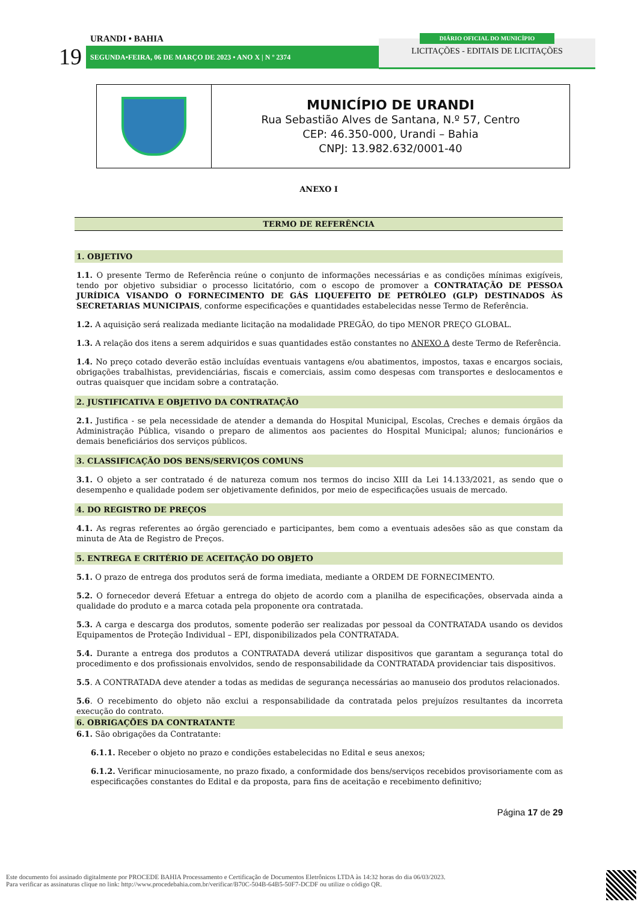URANDI • BAHIA
19 SEGUNDA•FEIRA, 06 DE MARÇO DE 2023 • ANO X | N º 2374
LICITAÇÕES - EDITAIS DE LICITAÇÕES
DIÁRIO OFICIAL DO MUNICÍPIO
| | MUNICÍPIO DE URANDI Rua Sebastião Alves de Santana, N.º 57, Centro CEP: 46.350-000, Urandi – Bahia CNPJ: 13.982.632/0001-40 |
ANEXO I
TERMO DE REFERÊNCIA
1. OBJETIVO
1.1. O presente Termo de Referência reúne o conjunto de informações necessárias e as condições mínimas exigíveis, tendo por objetivo subsidiar o processo licitatório, com o escopo de promover a CONTRATAÇÃO DE PESSOA JURÍDICA VISANDO O FORNECIMENTO DE GÁS LIQUEFEITO DE PETRÓLEO (GLP) DESTINADOS ÀS SECRETARIAS MUNICIPAIS, conforme especificações e quantidades estabelecidas nesse Termo de Referência.
1.2. A aquisição será realizada mediante licitação na modalidade PREGÃO, do tipo MENOR PREÇO GLOBAL.
1.3. A relação dos itens a serem adquiridos e suas quantidades estão constantes no ANEXO A deste Termo de Referência.
1.4. No preço cotado deverão estão incluídas eventuais vantagens e/ou abatimentos, impostos, taxas e encargos sociais, obrigações trabalhistas, previdenciárias, fiscais e comerciais, assim como despesas com transportes e deslocamentos e outras quaisquer que incidam sobre a contratação.
2. JUSTIFICATIVA E OBJETIVO DA CONTRATAÇÃO
2.1. Justifica - se pela necessidade de atender a demanda do Hospital Municipal, Escolas, Creches e demais órgãos da Administração Pública, visando o preparo de alimentos aos pacientes do Hospital Municipal; alunos; funcionários e demais beneficiários dos serviços públicos.
3. CLASSIFICAÇÃO DOS BENS/SERVIÇOS COMUNS
3.1. O objeto a ser contratado é de natureza comum nos termos do inciso XIII da Lei 14.133/2021, as sendo que o desempenho e qualidade podem ser objetivamente definidos, por meio de especificações usuais de mercado.
4. DO REGISTRO DE PREÇOS
4.1. As regras referentes ao órgão gerenciado e participantes, bem como a eventuais adesões são as que constam da minuta de Ata de Registro de Preços.
5. ENTREGA E CRITÉRIO DE ACEITAÇÃO DO OBJETO
5.1. O prazo de entrega dos produtos será de forma imediata, mediante a ORDEM DE FORNECIMENTO.
5.2. O fornecedor deverá Efetuar a entrega do objeto de acordo com a planilha de especificações, observada ainda a qualidade do produto e a marca cotada pela proponente ora contratada.
5.3. A carga e descarga dos produtos, somente poderão ser realizadas por pessoal da CONTRATADA usando os devidos Equipamentos de Proteção Individual – EPI, disponibilizados pela CONTRATADA.
5.4. Durante a entrega dos produtos a CONTRATADA deverá utilizar dispositivos que garantam a segurança total do procedimento e dos profissionais envolvidos, sendo de responsabilidade da CONTRATADA providenciar tais dispositivos.
5.5. A CONTRATADA deve atender a todas as medidas de segurança necessárias ao manuseio dos produtos relacionados.
5.6. O recebimento do objeto não exclui a responsabilidade da contratada pelos prejuízos resultantes da incorreta execução do contrato.
6. OBRIGAÇÕES DA CONTRATANTE
6.1. São obrigações da Contratante:
6.1.1. Receber o objeto no prazo e condições estabelecidas no Edital e seus anexos;
6.1.2. Verificar minuciosamente, no prazo fixado, a conformidade dos bens/serviços recebidos provisoriamente com as especificações constantes do Edital e da proposta, para fins de aceitação e recebimento definitivo;
Página 17 de 29
Este documento foi assinado digitalmente por PROCEDE BAHIA Processamento e Certificação de Documentos Eletrônicos LTDA às 14:32 horas do dia 06/03/2023.
Para verificar as assinaturas clique no link: http://www.procedebahia.com.br/verificar/B70C-504B-64B5-50F7-DCDF ou utilize o código QR.